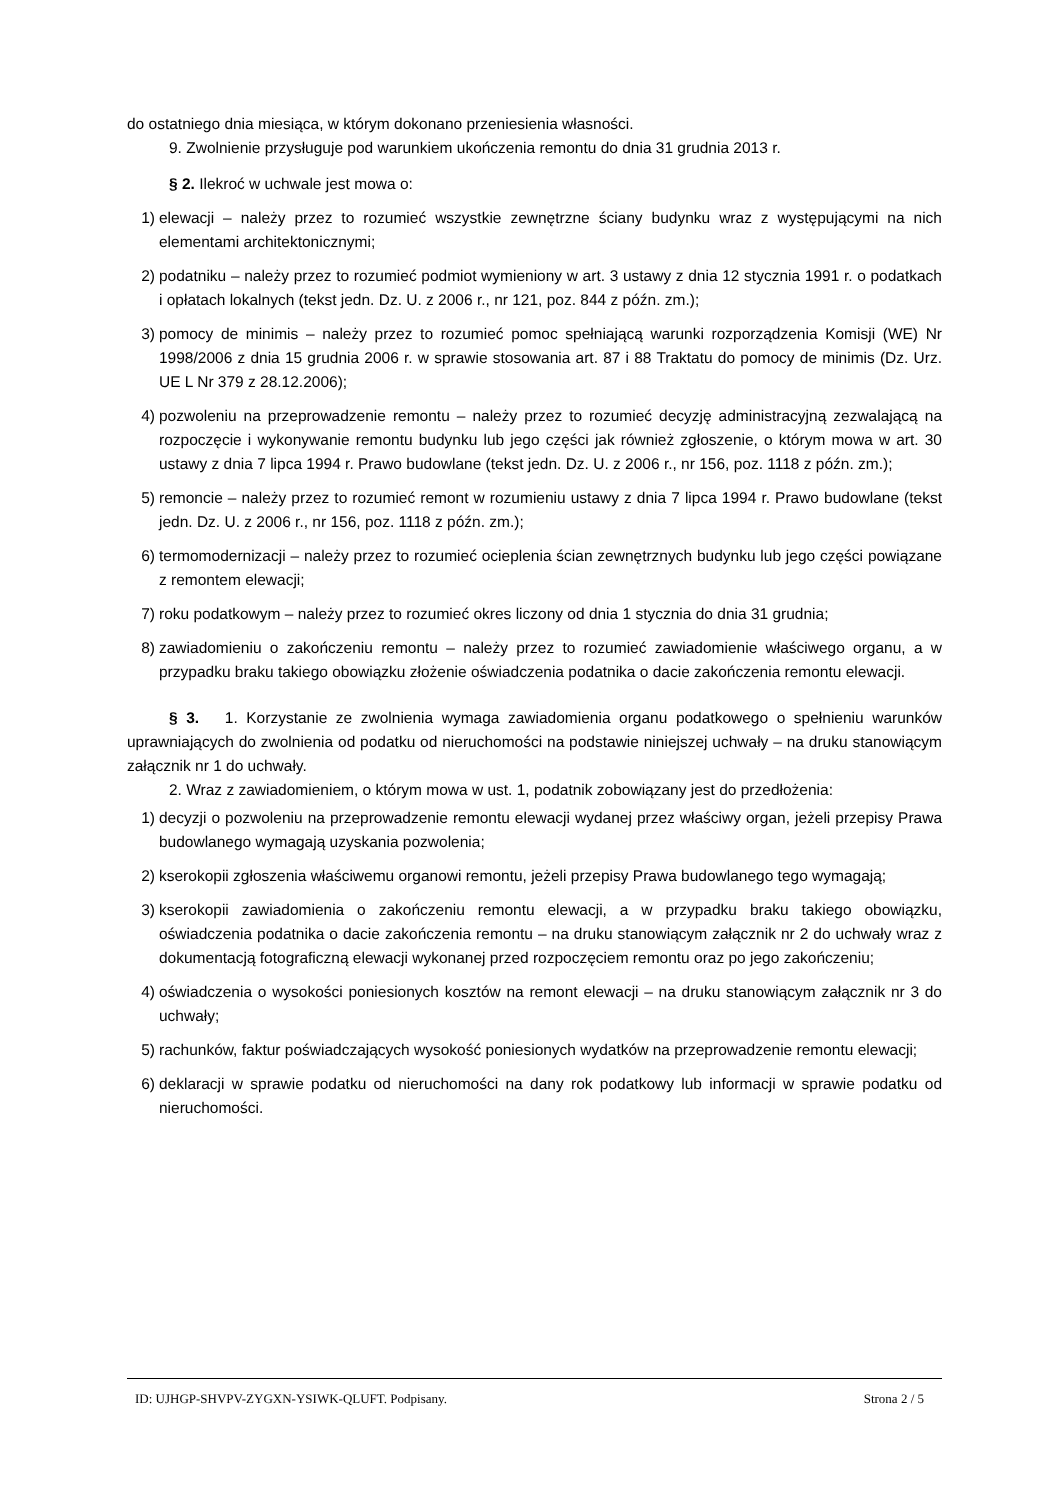do ostatniego dnia miesiąca, w którym dokonano przeniesienia własności.
9. Zwolnienie przysługuje pod warunkiem ukończenia remontu do dnia 31 grudnia 2013 r.
§ 2. Ilekroć w uchwale jest mowa o:
1) elewacji – należy przez to rozumieć wszystkie zewnętrzne ściany budynku wraz z występującymi na nich elementami architektonicznymi;
2) podatniku – należy przez to rozumieć podmiot wymieniony w art. 3 ustawy z dnia 12 stycznia 1991 r. o podatkach i opłatach lokalnych (tekst jedn. Dz. U. z 2006 r., nr 121, poz. 844 z późn. zm.);
3) pomocy de minimis – należy przez to rozumieć pomoc spełniającą warunki rozporządzenia Komisji (WE) Nr 1998/2006 z dnia 15 grudnia 2006 r. w sprawie stosowania art. 87 i 88 Traktatu do pomocy de minimis (Dz. Urz. UE L Nr 379 z 28.12.2006);
4) pozwoleniu na przeprowadzenie remontu – należy przez to rozumieć decyzję administracyjną zezwalającą na rozpoczęcie i wykonywanie remontu budynku lub jego części jak również zgłoszenie, o którym mowa w art. 30 ustawy z dnia 7 lipca 1994 r. Prawo budowlane (tekst jedn. Dz. U. z 2006 r., nr 156, poz. 1118 z późn. zm.);
5) remoncie – należy przez to rozumieć remont w rozumieniu ustawy z dnia 7 lipca 1994 r. Prawo budowlane (tekst jedn. Dz. U. z 2006 r., nr 156, poz. 1118 z późn. zm.);
6) termomodernizacji – należy przez to rozumieć ocieplenia ścian zewnętrznych budynku lub jego części powiązane z remontem elewacji;
7) roku podatkowym – należy przez to rozumieć okres liczony od dnia 1 stycznia do dnia 31 grudnia;
8) zawiadomieniu o zakończeniu remontu – należy przez to rozumieć zawiadomienie właściwego organu, a w przypadku braku takiego obowiązku złożenie oświadczenia podatnika o dacie zakończenia remontu elewacji.
§ 3. 1. Korzystanie ze zwolnienia wymaga zawiadomienia organu podatkowego o spełnieniu warunków uprawniających do zwolnienia od podatku od nieruchomości na podstawie niniejszej uchwały – na druku stanowiącym załącznik nr 1 do uchwały.
2. Wraz z zawiadomieniem, o którym mowa w ust. 1, podatnik zobowiązany jest do przedłożenia:
1) decyzji o pozwoleniu na przeprowadzenie remontu elewacji wydanej przez właściwy organ, jeżeli przepisy Prawa budowlanego wymagają uzyskania pozwolenia;
2) kserokopii zgłoszenia właściwemu organowi remontu, jeżeli przepisy Prawa budowlanego tego wymagają;
3) kserokopii zawiadomienia o zakończeniu remontu elewacji, a w przypadku braku takiego obowiązku, oświadczenia podatnika o dacie zakończenia remontu – na druku stanowiącym załącznik nr 2 do uchwały wraz z dokumentacją fotograficzną elewacji wykonanej przed rozpoczęciem remontu oraz po jego zakończeniu;
4) oświadczenia o wysokości poniesionych kosztów na remont elewacji – na druku stanowiącym załącznik nr 3 do uchwały;
5) rachunków, faktur poświadczających wysokość poniesionych wydatków na przeprowadzenie remontu elewacji;
6) deklaracji w sprawie podatku od nieruchomości na dany rok podatkowy lub informacji w sprawie podatku od nieruchomości.
ID: UJHGP-SHVPV-ZYGXN-YSIWK-QLUFT. Podpisany. Strona 2 / 5